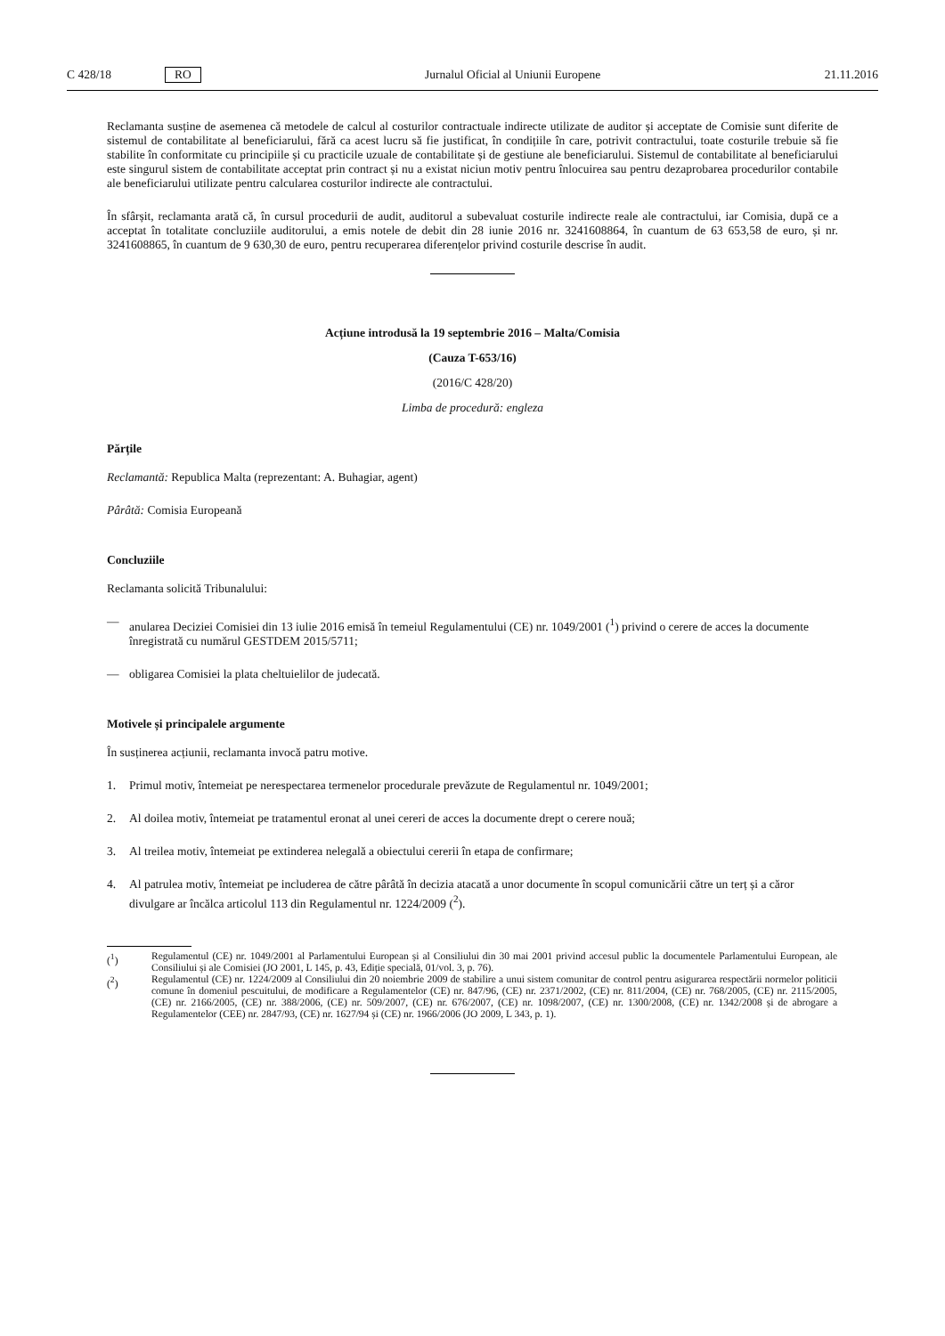C 428/18 RO Jurnalul Oficial al Uniunii Europene 21.11.2016
Reclamanta susține de asemenea că metodele de calcul al costurilor contractuale indirecte utilizate de auditor și acceptate de Comisie sunt diferite de sistemul de contabilitate al beneficiarului, fără ca acest lucru să fie justificat, în condițiile în care, potrivit contractului, toate costurile trebuie să fie stabilite în conformitate cu principiile și cu practicile uzuale de contabilitate și de gestiune ale beneficiarului. Sistemul de contabilitate al beneficiarului este singurul sistem de contabilitate acceptat prin contract și nu a existat niciun motiv pentru înlocuirea sau pentru dezaprobarea procedurilor contabile ale beneficiarului utilizate pentru calcularea costurilor indirecte ale contractului.
În sfârșit, reclamanta arată că, în cursul procedurii de audit, auditorul a subevaluat costurile indirecte reale ale contractului, iar Comisia, după ce a acceptat în totalitate concluziile auditorului, a emis notele de debit din 28 iunie 2016 nr. 3241608864, în cuantum de 63 653,58 de euro, și nr. 3241608865, în cuantum de 9 630,30 de euro, pentru recuperarea diferențelor privind costurile descrise în audit.
Acțiune introdusă la 19 septembrie 2016 – Malta/Comisia
(Cauza T-653/16)
(2016/C 428/20)
Limba de procedură: engleza
Părțile
Reclamantă: Republica Malta (reprezentant: A. Buhagiar, agent)
Pârâtă: Comisia Europeană
Concluziile
Reclamanta solicită Tribunalului:
— anularea Deciziei Comisiei din 13 iulie 2016 emisă în temeiul Regulamentului (CE) nr. 1049/2001 (<sup>1</sup>) privind o cerere de acces la documente înregistrată cu numărul GESTDEM 2015/5711;
— obligarea Comisiei la plata cheltuielilor de judecată.
Motivele și principalele argumente
În susținerea acțiunii, reclamanta invocă patru motive.
1. Primul motiv, întemeiat pe nerespectarea termenelor procedurale prevăzute de Regulamentul nr. 1049/2001;
2. Al doilea motiv, întemeiat pe tratamentul eronat al unei cereri de acces la documente drept o cerere nouă;
3. Al treilea motiv, întemeiat pe extinderea nelegală a obiectului cererii în etapa de confirmare;
4. Al patrulea motiv, întemeiat pe includerea de către pârâtă în decizia atacată a unor documente în scopul comunicării către un terț și a căror divulgare ar încălca articolul 113 din Regulamentul nr. 1224/2009 (<sup>2</sup>).
(<sup>1</sup>) Regulamentul (CE) nr. 1049/2001 al Parlamentului European și al Consiliului din 30 mai 2001 privind accesul public la documentele Parlamentului European, ale Consiliului și ale Comisiei (JO 2001, L 145, p. 43, Ediție specială, 01/vol. 3, p. 76).
(<sup>2</sup>) Regulamentul (CE) nr. 1224/2009 al Consiliului din 20 noiembrie 2009 de stabilire a unui sistem comunitar de control pentru asigurarea respectării normelor politicii comune în domeniul pescuitului, de modificare a Regulamentelor (CE) nr. 847/96, (CE) nr. 2371/2002, (CE) nr. 811/2004, (CE) nr. 768/2005, (CE) nr. 2115/2005, (CE) nr. 2166/2005, (CE) nr. 388/2006, (CE) nr. 509/2007, (CE) nr. 676/2007, (CE) nr. 1098/2007, (CE) nr. 1300/2008, (CE) nr. 1342/2008 și de abrogare a Regulamentelor (CEE) nr. 2847/93, (CE) nr. 1627/94 și (CE) nr. 1966/2006 (JO 2009, L 343, p. 1).